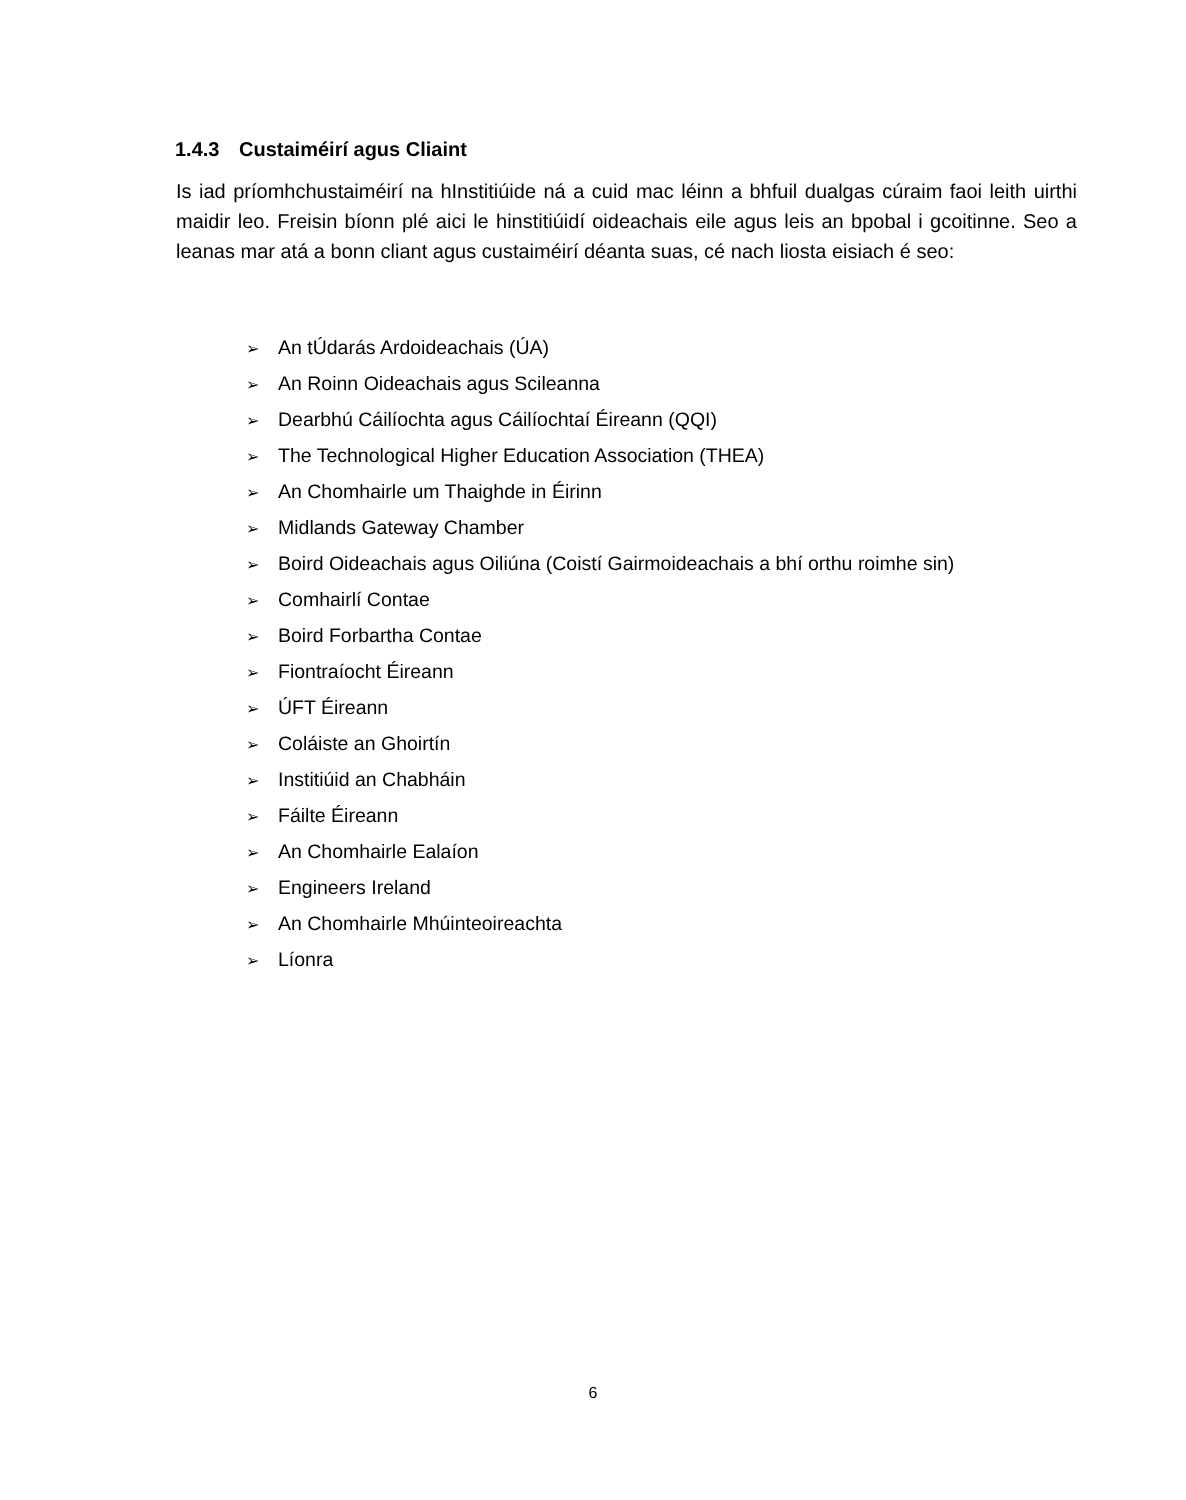1.4.3 Custaiméirí agus Cliaint
Is iad príomhchustaiméirí na hInstitiúide ná a cuid mac léinn a bhfuil dualgas cúraim faoi leith uirthi maidir leo. Freisin bíonn plé aici le hinstitiúidí oideachais eile agus leis an bpobal i gcoitinne. Seo a leanas mar atá a bonn cliant agus custaiméirí déanta suas, cé nach liosta eisiach é seo:
➢ An tÚdarás Ardoideachais (ÚA)
➢ An Roinn Oideachais agus Scileanna
➢ Dearbhú Cáilíochta agus Cáilíochtaí Éireann (QQI)
➢ The Technological Higher Education Association (THEA)
➢ An Chomhairle um Thaighde in Éirinn
➢ Midlands Gateway Chamber
➢ Boird Oideachais agus Oiliúna (Coistí Gairmoideachais a bhí orthu roimhe sin)
➢ Comhairlí Contae
➢ Boird Forbartha Contae
➢ Fiontraíocht Éireann
➢ ÚFT Éireann
➢ Coláiste an Ghoirtín
➢ Institiúid an Chabháin
➢ Fáilte Éireann
➢ An Chomhairle Ealaíon
➢ Engineers Ireland
➢ An Chomhairle Mhúinteoireachta
➢ Líonra
6